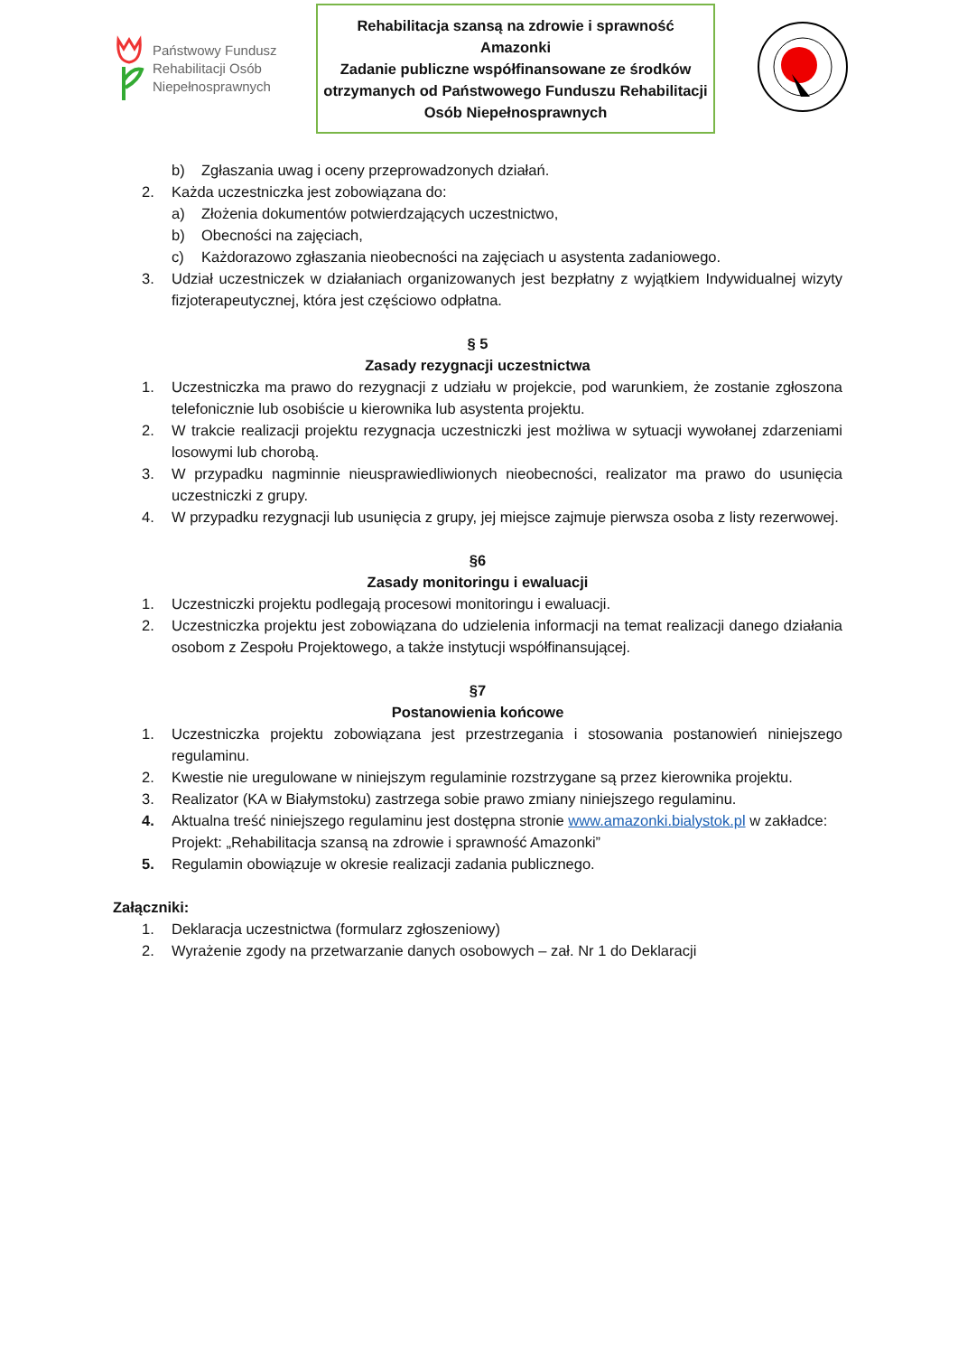Państwowy Fundusz
Rehabilitacji Osób
Niepełnosprawnych
Rehabilitacja szansą na zdrowie i sprawność
Amazonki
Zadanie publiczne współfinansowane ze środków otrzymanych od Państwowego Funduszu Rehabilitacji Osób Niepełnosprawnych
b) Zgłaszania uwag i oceny przeprowadzonych działań.
2. Każda uczestniczka jest zobowiązana do:
a) Złożenia dokumentów potwierdzających uczestnictwo,
b) Obecności na zajęciach,
c) Każdorazowo zgłaszania nieobecności na zajęciach u asystenta zadaniowego.
3. Udział uczestniczek w działaniach organizowanych jest bezpłatny z wyjątkiem Indywidualnej wizyty fizjoterapeutycznej, która jest częściowo odpłatna.
§ 5
Zasady rezygnacji uczestnictwa
1. Uczestniczka ma prawo do rezygnacji z udziału w projekcie, pod warunkiem, że zostanie zgłoszona telefonicznie lub osobiście u kierownika lub asystenta projektu.
2. W trakcie realizacji projektu rezygnacja uczestniczki jest możliwa w sytuacji wywołanej zdarzeniami losowymi lub chorobą.
3. W przypadku nagminnie nieusprawiedliwionych nieobecności, realizator ma prawo do usunięcia uczestniczki z grupy.
4. W przypadku rezygnacji lub usunięcia z grupy, jej miejsce zajmuje pierwsza osoba z listy rezerwowej.
§6
Zasady monitoringu i ewaluacji
1. Uczestniczki projektu podlegają procesowi monitoringu i ewaluacji.
2. Uczestniczka projektu jest zobowiązana do udzielenia informacji na temat realizacji danego działania osobom z Zespołu Projektowego, a także instytucji współfinansującej.
§7
Postanowienia końcowe
1. Uczestniczka projektu zobowiązana jest przestrzegania i stosowania postanowień niniejszego regulaminu.
2. Kwestie nie uregulowane w niniejszym regulaminie rozstrzygane są przez kierownika projektu.
3. Realizator (KA w Białymstoku) zastrzega sobie prawo zmiany niniejszego regulaminu.
4. Aktualna treść niniejszego regulaminu jest dostępna stronie www.amazonki.bialystok.pl w zakładce: Projekt: „Rehabilitacja szansą na zdrowie i sprawność Amazonki”
5. Regulamin obowiązuje w okresie realizacji zadania publicznego.
Załączniki:
1. Deklaracja uczestnictwa (formularz zgłoszeniowy)
2. Wyrażenie zgody na przetwarzanie danych osobowych – zał. Nr 1 do Deklaracji